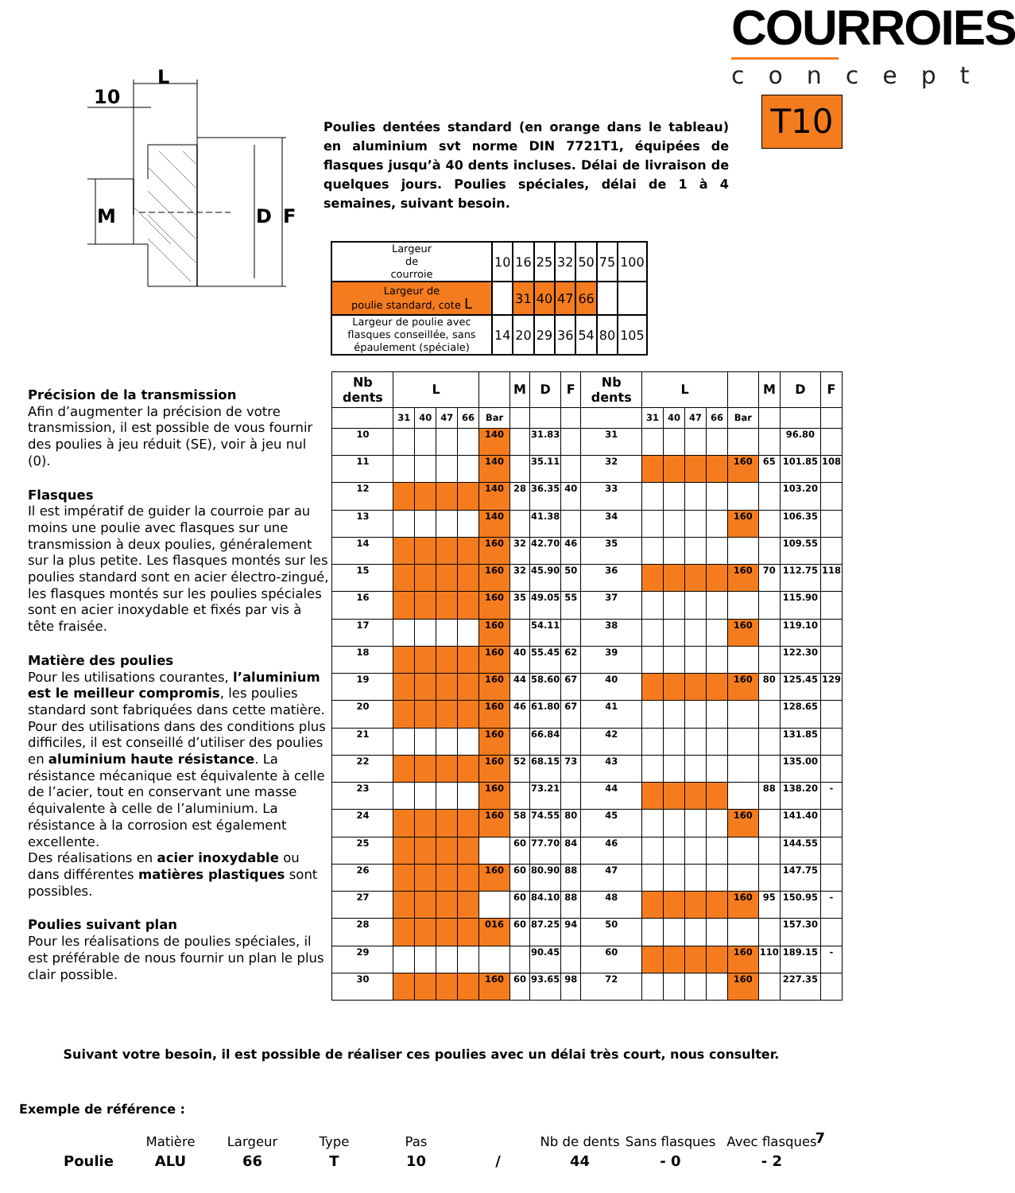L
10
M
D
F
Poulies dentées standard (en orange dans le tableau) en aluminium svt norme DIN 7721T1, équipées de flasques jusqu’à 40 dents incluses. Délai de livraison de quelques jours. Poulies spéciales, délai de 1 à 4 semaines, suivant besoin.
COURROIES
concept
T10
| Largeur de courroie | 10 | 16 | 25 | 32 | 50 | 75 | 100 |
| Largeur de poulie standard, cote L | | 31 | 40 | 47 | 66 | | |
| Largeur de poulie avec flasques conseillée, sans épaulement (spéciale) | 14 | 20 | 29 | 36 | 54 | 80 | 105 |
Précision de la transmission
Afin d’augmenter la précision de votre transmission, il est possible de vous fournir des poulies à jeu réduit (SE), voir à jeu nul (0).
Flasques
Il est impératif de guider la courroie par au moins une poulie avec flasques sur une transmission à deux poulies, généralement sur la plus petite. Les flasques montés sur les poulies standard sont en acier électro-zingué, les flasques montés sur les poulies spéciales sont en acier inoxydable et fixés par vis à tête fraisée.
Matière des poulies
Pour les utilisations courantes, l’aluminium est le meilleur compromis, les poulies standard sont fabriquées dans cette matière. Pour des utilisations dans des conditions plus difficiles, il est conseillé d’utiliser des poulies en aluminium haute résistance. La résistance mécanique est équivalente à celle de l’acier, tout en conservant une masse équivalente à celle de l’aluminium. La résistance à la corrosion est également excellente.
Des réalisations en acier inoxydable ou dans différentes matières plastiques sont possibles.
Poulies suivant plan
Pour les réalisations de poulies spéciales, il est préférable de nous fournir un plan le plus clair possible.
| Nb dents | L | | | | | M | D | F | Nb dents | L | | | | | M | D | F |
| --- | --- | --- | --- | --- | --- | --- | --- | --- | --- | --- | --- | --- | --- | --- | --- | --- | --- |
| | 31 | 40 | 47 | 66 | Bar | | | | | 31 | 40 | 47 | 66 | Bar | | | |
| 10 | | | | | 140 | | 31.83 | | 31 | | | | | | | 96.80 | |
| 11 | | | | | 140 | | 35.11 | | 32 | | | | | 160 | 65 | 101.85 | 108 |
| 12 | | | | | 140 | 28 | 36.35 | 40 | 33 | | | | | | | 103.20 | |
| 13 | | | | | 140 | | 41.38 | | 34 | | | | | 160 | | 106.35 | |
| 14 | | | | | 160 | 32 | 42.70 | 46 | 35 | | | | | | | 109.55 | |
| 15 | | | | | 160 | 32 | 45.90 | 50 | 36 | | | | | 160 | 70 | 112.75 | 118 |
| 16 | | | | | 160 | 35 | 49.05 | 55 | 37 | | | | | | | 115.90 | |
| 17 | | | | | 160 | | 54.11 | | 38 | | | | | 160 | | 119.10 | |
| 18 | | | | | 160 | 40 | 55.45 | 62 | 39 | | | | | | | 122.30 | |
| 19 | | | | | 160 | 44 | 58.60 | 67 | 40 | | | | | 160 | 80 | 125.45 | 129 |
| 20 | | | | | 160 | 46 | 61.80 | 67 | 41 | | | | | | | 128.65 | |
| 21 | | | | | 160 | | 66.84 | | 42 | | | | | | | 131.85 | |
| 22 | | | | | 160 | 52 | 68.15 | 73 | 43 | | | | | | | 135.00 | |
| 23 | | | | | 160 | | 73.21 | | 44 | | | | | | 88 | 138.20 | - |
| 24 | | | | | 160 | 58 | 74.55 | 80 | 45 | | | | | 160 | | 141.40 | |
| 25 | | | | | | 60 | 77.70 | 84 | 46 | | | | | | | 144.55 | |
| 26 | | | | | 160 | 60 | 80.90 | 88 | 47 | | | | | | | 147.75 | |
| 27 | | | | | | 60 | 84.10 | 88 | 48 | | | | | 160 | 95 | 150.95 | - |
| 28 | | | | | 016 | 60 | 87.25 | 94 | 50 | | | | | | | 157.30 | |
| 29 | | | | | | | 90.45 | | 60 | | | | | 160 | 110 | 189.15 | - |
| 30 | | | | | 160 | 60 | 93.65 | 98 | 72 | | | | | 160 | | 227.35 | |
Suivant votre besoin, il est possible de réaliser ces poulies avec un délai très court, nous consulter.
Exemple de référence :
| | Matière | Largeur | Type | Pas | | Nb de dents | Sans flasques | Avec flasques |
| Poulie | ALU | 66 | T | 10 | / | 44 | - 0 | - 2 |
7